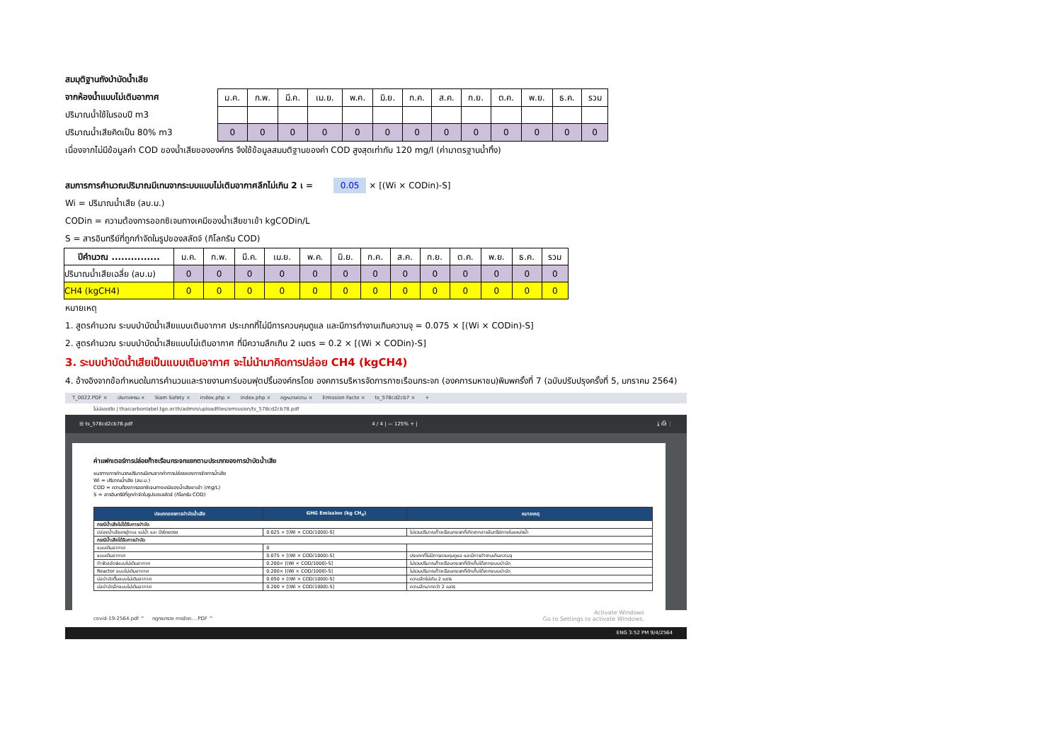สมมุติฐานถังบำบัดน้ำเสีย
จากห้องน้ำแบบไม่เติมอากาศ
ปริมาณน้ำใช้ในรอบปี m3
ปริมาณน้ำเสียคิดเป็น 80% m3
| ม.ค. | ก.พ. | มี.ค. | เม.ย. | พ.ค. | มิ.ย. | ก.ค. | ส.ค. | ก.ย. | ต.ค. | พ.ย. | ธ.ค. | รวม |
| 0 | 0 | 0 | 0 | 0 | 0 | 0 | 0 | 0 | 0 | 0 | 0 | 0 |
เนื่องจากไม่มีข้อมูลค่า COD ของน้ำเสียขององค์กร จึงใช้ข้อมูลสมมติฐานของค่า COD สูงสุดเท่ากับ 120 mg/l (ค่ามาตรฐานน้ำทิ้ง)
สมการการคำนวณปริมาณมีเทนจากระบบแบบไม่เติมอากาศลึกไม่เกิน 2 เ = 0.05 × [(Wi × CODin)-S]
Wi = ปริมาณน้ำเสีย (ลบ.ม.)
CODin = ความต้องการออกซิเจนทางเคมีของน้ำเสียขาเข้า kgCODin/L
S = สารอินทรีย์ที่ถูกกำจัดในรูปของสลัดจ์ (กิโลกรัม COD)
| ปีคำนวณ ............... | ม.ค. | ก.พ. | มี.ค. | เม.ย. | พ.ค. | มิ.ย. | ก.ค. | ส.ค. | ก.ย. | ต.ค. | พ.ย. | ธ.ค. | รวม |
| ปริมาณน้ำเสียเฉลี่ย (ลบ.ม) | 0 | 0 | 0 | 0 | 0 | 0 | 0 | 0 | 0 | 0 | 0 | 0 | 0 |
| CH4 (kgCH4) | 0 | 0 | 0 | 0 | 0 | 0 | 0 | 0 | 0 | 0 | 0 | 0 | 0 |
หมายเหตุ
1. สูตรคำนวณ ระบบบำบัดน้ำเสียแบบเติมอากาศ ประเภทที่ไม่มีการควบคุมดูแล และมีการทำงานเกินความจุ = 0.075 × [(Wi × CODin)-S]
2. สูตรคำนวณ ระบบบำบัดน้ำเสียแบบไม่เติมอากาศ ที่มีความลึกเกิน 2 เมตร = 0.2 × [(Wi × CODin)-S]
3. ระบบบำบัดน้ำเสียเป็นแบบเติมอากาศ จะไม่นำมาคิดการปล่อย CH4 (kgCH4)
4. อ้างอิงจากข้อกำหนดในการคำนวนและรายงานคาร์บอนฟุตปริ้นองค์กรโดย องคการบริหารจัดการกาซเรือนกระจก (องคการมหาชน)พิมพครั้งที่ 7 (ฉบับปรับปรุงครั้งที่ 5, มกราคม 2564)
T_0022.PDF × ประกาศกรม × Siam Safety × index.php × index.php × กฎหมายความ × Emission Facto × ts_578cd2cb7 × +
ไม่ปลอดภัย | thaicarbonlabel.tgo.or.th/admin/uploadfiles/emission/ts_578cd2cb78.pdf
☰ ts_578cd2cb78.pdf 4 / 4 | — 125% + | ⤓ ⎙ ⋮
ค่าแฟกเตอร์การปล่อยก๊าซเรือนกระจกแยกตามประเภทของการบำบัดน้ำเสีย
แนวทางการคำนวณปริมาณมีเทนจากค่าการปล่อยของการจัดการน้ำเสีย
Wi = ปริมาณน้ำเสีย (ลบ.ม.)
COD = ความต้องการออกซิเจนทางเคมีของน้ำเสียขาเข้า (mg/L)
S = สารอินทรีย์ที่ถูกกำจัดในรูปของสลัดจ์ (กิโลกรัม COD)
| ประเภทของการบำบัดน้ำเสีย | GHG Emission (kg CH<sub>4</sub>) | หมายเหตุ |
| --- | --- | --- |
| กรณีน้ำเสียไม่ได้รับการบำบัด | | |
| ปล่อยน้ำเสียลงสู่ทะเล แม่น้ำ และ บึงโดยตรง | 0.025 × [(Wi × COD/1000)-S] | ไม่รวมปริมาณก๊าซเรือนกระจกที่เกิดจากสารอินทรีย์ภายในแหล่งน้ำ |
| กรณีน้ำเสียได้รับการบำบัด | | |
| แบบเติมอากาศ | 0 | |
| แบบเติมอากาศ | 0.075 × [(Wi × COD/1000)-S] | ประเภทที่ไม่มีการควบคุมดูแล และมีการทำงานเกินความจุ |
| กำจัดสลัดจ์แบบไม่เติมอากาศ | 0.200× [(Wi × COD/1000)-S] | ไม่รวมปริมาณก๊าซเรือนกระจกที่ดักเก็บได้จากระบบบำบัด |
| Reactor แบบไม่เติมอากาศ | 0.200× [(Wi × COD/1000)-S] | ไม่รวมปริมาณก๊าซเรือนกระจกที่ดักเก็บได้จากระบบบำบัด |
| บ่อบำบัดตื้นแบบไม่เติมอากาศ | 0.050 × [(Wi × COD/1000)-S] | ความลึกไม่เกิน 2 เมตร |
| บ่อบำบัดลึกแบบไม่เติมอากาศ | 0.200 × [(Wi × COD/1000)-S] | ความลึกมากกว่า 2 เมตร |
Activate Windows
Go to Settings to activate Windows.
covid-19-2564.pdf ^ กฎกระทรวง การจัดก....PDF ^
ENG 3:52 PM 9/4/2564